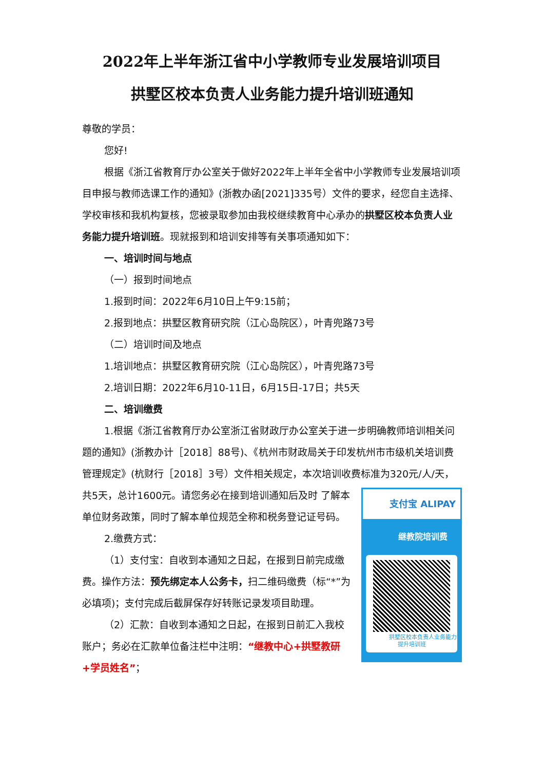2022年上半年浙江省中小学教师专业发展培训项目
拱墅区校本负责人业务能力提升培训班通知
尊敬的学员：
您好!
根据《浙江省教育厅办公室关于做好2022年上半年全省中小学教师专业发展培训项目申报与教师选课工作的通知》(浙教办函[2021]335号）文件的要求，经您自主选择、学校审核和我机构复核，您被录取参加由我校继续教育中心承办的拱墅区校本负责人业务能力提升培训班。现就报到和培训安排等有关事项通知如下：
一、培训时间与地点
（一）报到时间地点
1.报到时间：2022年6月10日上午9:15前；
2.报到地点：拱墅区教育研究院（江心岛院区），叶青兜路73号
（二）培训时间及地点
1.培训地点：拱墅区教育研究院（江心岛院区），叶青兜路73号
2.培训日期：2022年6月10-11日，6月15日-17日；共5天
二、培训缴费
1.根据《浙江省教育厅办公室浙江省财政厅办公室关于进一步明确教师培训相关问题的通知》(浙教办计［2018］88号)、《杭州市财政局关于印发杭州市市级机关培训费管理规定》(杭财行［2018］3号）文件相关规定，本次培训收费标准为320元/人/天，共5天，总计1600元。请您务必在接到培训通知后及时 支付宝 ALIPAY
继教院培训费
拱墅区校本负责人业务能力
提升培训班 了解本单位财务政策，同时了解本单位规范全称和税务登记证号码。
2.缴费方式：
（1）支付宝：自收到本通知之日起，在报到日前完成缴费。操作方法：预先绑定本人公务卡，扫二维码缴费（标“*”为必填项)；支付完成后截屏保存好转账记录发项目助理。
（2）汇款：自收到本通知之日起，在报到日前汇入我校账户；务必在汇款单位备注栏中注明：“继教中心+拱墅教研+学员姓名”；